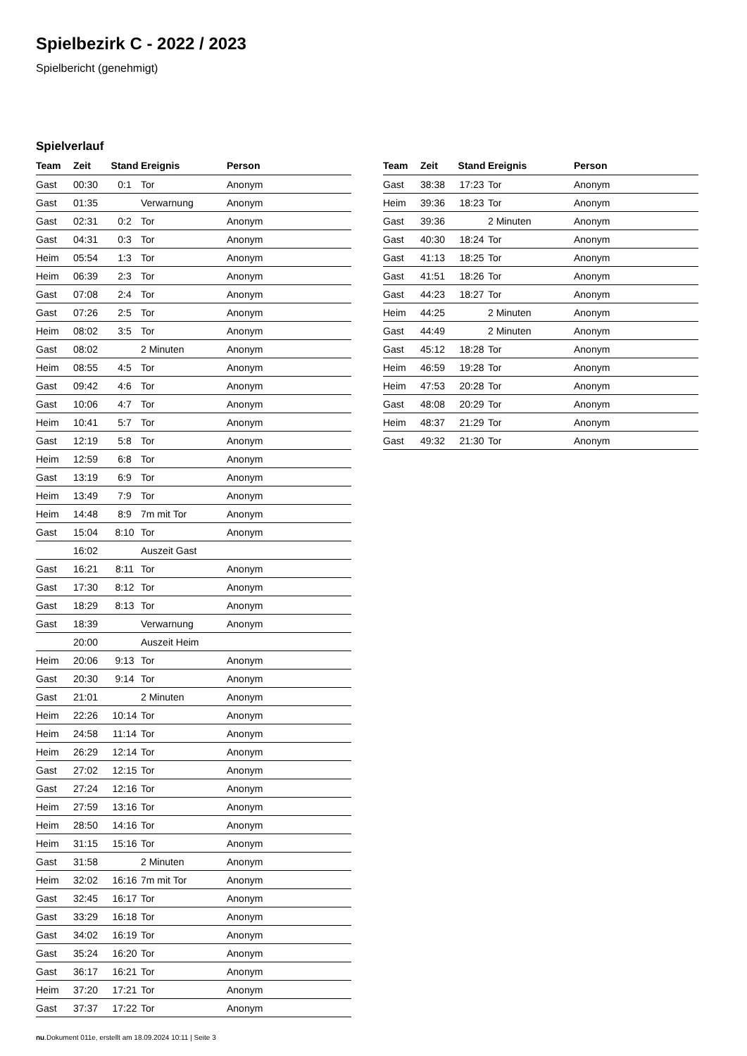Spielbezirk C - 2022 / 2023
Spielbericht (genehmigt)
Spielverlauf
| Team | Zeit | Stand | Ereignis | Person |
| --- | --- | --- | --- | --- |
| Gast | 00:30 | 0:1 | Tor | Anonym |
| Gast | 01:35 | | Verwarnung | Anonym |
| Gast | 02:31 | 0:2 | Tor | Anonym |
| Gast | 04:31 | 0:3 | Tor | Anonym |
| Heim | 05:54 | 1:3 | Tor | Anonym |
| Heim | 06:39 | 2:3 | Tor | Anonym |
| Gast | 07:08 | 2:4 | Tor | Anonym |
| Gast | 07:26 | 2:5 | Tor | Anonym |
| Heim | 08:02 | 3:5 | Tor | Anonym |
| Gast | 08:02 | | 2 Minuten | Anonym |
| Heim | 08:55 | 4:5 | Tor | Anonym |
| Gast | 09:42 | 4:6 | Tor | Anonym |
| Gast | 10:06 | 4:7 | Tor | Anonym |
| Heim | 10:41 | 5:7 | Tor | Anonym |
| Gast | 12:19 | 5:8 | Tor | Anonym |
| Heim | 12:59 | 6:8 | Tor | Anonym |
| Gast | 13:19 | 6:9 | Tor | Anonym |
| Heim | 13:49 | 7:9 | Tor | Anonym |
| Heim | 14:48 | 8:9 | 7m mit Tor | Anonym |
| Gast | 15:04 | 8:10 | Tor | Anonym |
| | 16:02 | | Auszeit Gast | |
| Gast | 16:21 | 8:11 | Tor | Anonym |
| Gast | 17:30 | 8:12 | Tor | Anonym |
| Gast | 18:29 | 8:13 | Tor | Anonym |
| Gast | 18:39 | | Verwarnung | Anonym |
| | 20:00 | | Auszeit Heim | |
| Heim | 20:06 | 9:13 | Tor | Anonym |
| Gast | 20:30 | 9:14 | Tor | Anonym |
| Gast | 21:01 | | 2 Minuten | Anonym |
| Heim | 22:26 | 10:14 | Tor | Anonym |
| Heim | 24:58 | 11:14 | Tor | Anonym |
| Heim | 26:29 | 12:14 | Tor | Anonym |
| Gast | 27:02 | 12:15 | Tor | Anonym |
| Gast | 27:24 | 12:16 | Tor | Anonym |
| Heim | 27:59 | 13:16 | Tor | Anonym |
| Heim | 28:50 | 14:16 | Tor | Anonym |
| Heim | 31:15 | 15:16 | Tor | Anonym |
| Gast | 31:58 | | 2 Minuten | Anonym |
| Heim | 32:02 | 16:16 | 7m mit Tor | Anonym |
| Gast | 32:45 | 16:17 | Tor | Anonym |
| Gast | 33:29 | 16:18 | Tor | Anonym |
| Gast | 34:02 | 16:19 | Tor | Anonym |
| Gast | 35:24 | 16:20 | Tor | Anonym |
| Gast | 36:17 | 16:21 | Tor | Anonym |
| Heim | 37:20 | 17:21 | Tor | Anonym |
| Gast | 37:37 | 17:22 | Tor | Anonym |
| Team | Zeit | Stand | Ereignis | Person |
| --- | --- | --- | --- | --- |
| Gast | 38:38 | 17:23 | Tor | Anonym |
| Heim | 39:36 | 18:23 | Tor | Anonym |
| Gast | 39:36 | | 2 Minuten | Anonym |
| Gast | 40:30 | 18:24 | Tor | Anonym |
| Gast | 41:13 | 18:25 | Tor | Anonym |
| Gast | 41:51 | 18:26 | Tor | Anonym |
| Gast | 44:23 | 18:27 | Tor | Anonym |
| Heim | 44:25 | | 2 Minuten | Anonym |
| Gast | 44:49 | | 2 Minuten | Anonym |
| Gast | 45:12 | 18:28 | Tor | Anonym |
| Heim | 46:59 | 19:28 | Tor | Anonym |
| Heim | 47:53 | 20:28 | Tor | Anonym |
| Gast | 48:08 | 20:29 | Tor | Anonym |
| Heim | 48:37 | 21:29 | Tor | Anonym |
| Gast | 49:32 | 21:30 | Tor | Anonym |
nu.Dokument 011e, erstellt am 18.09.2024 10:11 | Seite 3